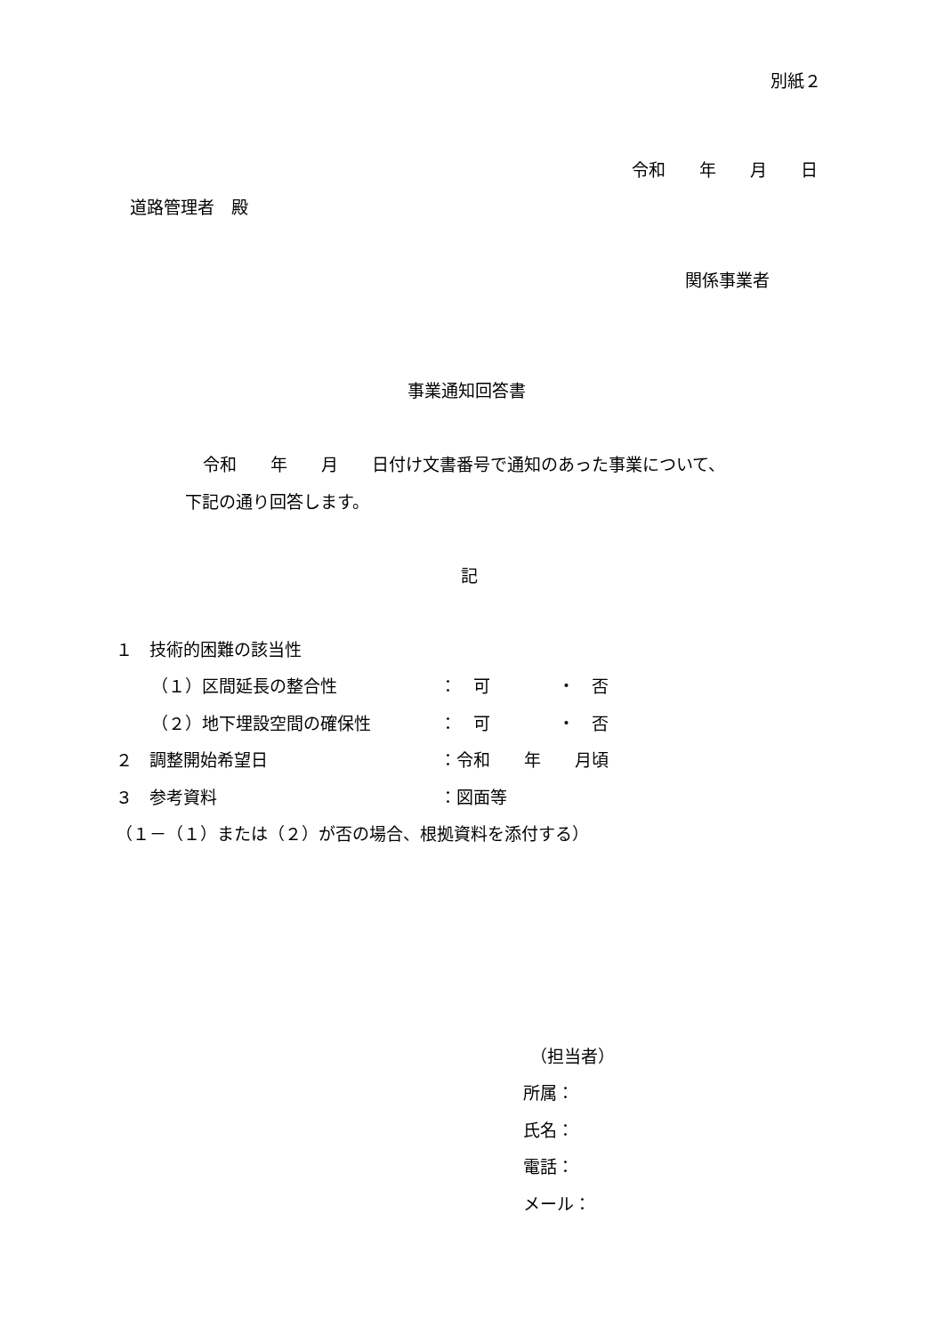別紙２
令和　　年　　月　　日
道路管理者　殿
関係事業者
事業通知回答書
令和　　年　　月　　日付け文書番号で通知のあった事業について、
下記の通り回答します。
記
１　技術的困難の該当性
（１）区間延長の整合性
：　可　　　　・　否
（２）地下埋設空間の確保性
：　可　　　　・　否
２　調整開始希望日
：令和　　年　　月頃
３　参考資料
：図面等
（１－（１）または（２）が否の場合、根拠資料を添付する）
（担当者）
所属：
氏名：
電話：
メール：